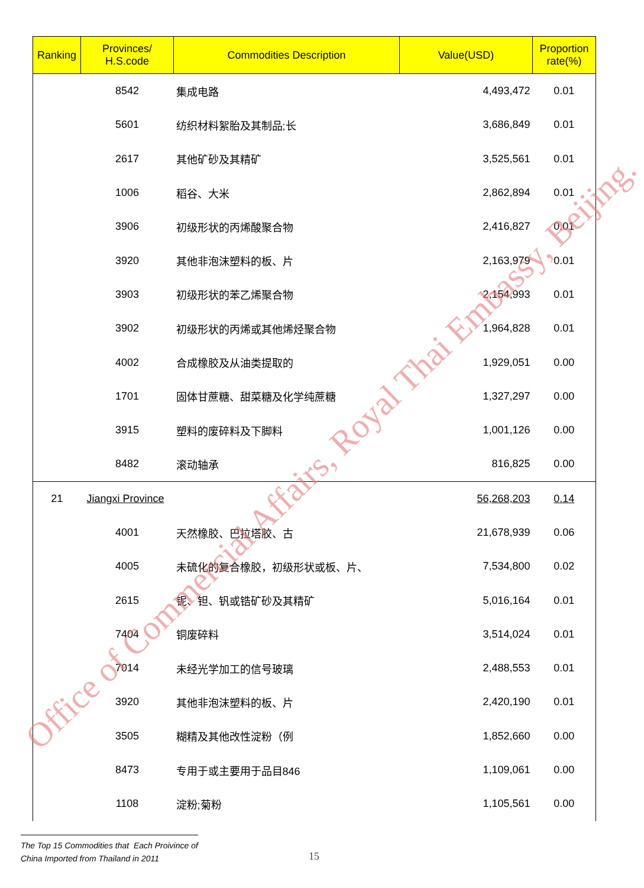| Ranking | Provinces/ H.S.code | Commodities Description | Value(USD) | Proportion rate(%) |
| --- | --- | --- | --- | --- |
| | 8542 | 集成电路 | 4,493,472 | 0.01 |
| | 5601 | 纺织材料絮胎及其制品;长 | 3,686,849 | 0.01 |
| | 2617 | 其他矿砂及其精矿 | 3,525,561 | 0.01 |
| | 1006 | 稻谷、大米 | 2,862,894 | 0.01 |
| | 3906 | 初级形状的丙烯酸聚合物 | 2,416,827 | 0.01 |
| | 3920 | 其他非泡沫塑料的板、片 | 2,163,979 | 0.01 |
| | 3903 | 初级形状的苯乙烯聚合物 | 2,154,993 | 0.01 |
| | 3902 | 初级形状的丙烯或其他烯烃聚合物 | 1,964,828 | 0.01 |
| | 4002 | 合成橡胶及从油类提取的 | 1,929,051 | 0.00 |
| | 1701 | 固体甘蔗糖、甜菜糖及化学纯蔗糖 | 1,327,297 | 0.00 |
| | 3915 | 塑料的废碎料及下脚料 | 1,001,126 | 0.00 |
| | 8482 | 滚动轴承 | 816,825 | 0.00 |
| 21 | Jiangxi Province | | 56,268,203 | 0.14 |
| | 4001 | 天然橡胶、巴拉塔胶、古 | 21,678,939 | 0.06 |
| | 4005 | 未硫化的复合橡胶，初级形状或板、片、 | 7,534,800 | 0.02 |
| | 2615 | 铌、钽、钒或锆矿砂及其精矿 | 5,016,164 | 0.01 |
| | 7404 | 铜废碎料 | 3,514,024 | 0.01 |
| | 7014 | 未经光学加工的信号玻璃 | 2,488,553 | 0.01 |
| | 3920 | 其他非泡沫塑料的板、片 | 2,420,190 | 0.01 |
| | 3505 | 糊精及其他改性淀粉（例 | 1,852,660 | 0.00 |
| | 8473 | 专用于或主要用于品目846 | 1,109,061 | 0.00 |
| | 1108 | 淀粉;菊粉 | 1,105,561 | 0.00 |
Office of Commercial Affairs, Royal Thai Embassy, Beijing.
The Top 15 Commodities that Each Proivince of
China Imported from Thailand in 2011
15